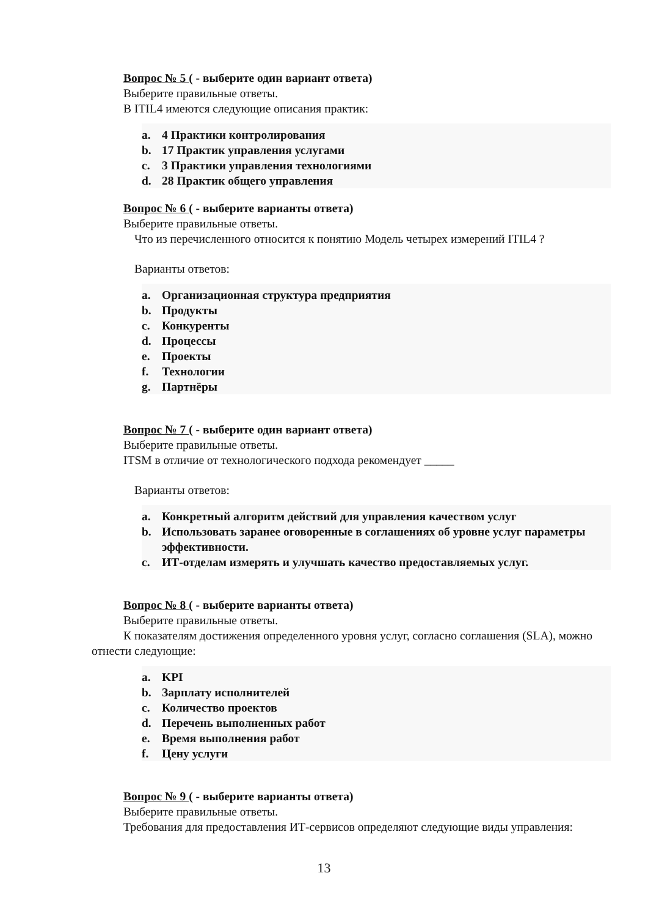Вопрос № 5 ( - выберите один вариант ответа)
Выберите правильные ответы.
В ITIL4 имеются следующие описания практик:
a. 4 Практики контролирования
b. 17 Практик управления услугами
c. 3 Практики управления технологиями
d. 28 Практик общего управления
Вопрос № 6 ( - выберите варианты ответа)
Выберите правильные ответы.
Что из перечисленного относится к понятию Модель четырех измерений ITIL4 ?
Варианты ответов:
a. Организационная структура предприятия
b. Продукты
c. Конкуренты
d. Процессы
e. Проекты
f. Технологии
g. Партнёры
Вопрос № 7 ( - выберите один вариант ответа)
Выберите правильные ответы.
ITSM в отличие от технологического подхода рекомендует _____
Варианты ответов:
a. Конкретный алгоритм действий для управления качеством услуг
b. Использовать заранее оговоренные в соглашениях об уровне услуг параметры эффективности.
c. ИТ-отделам измерять и улучшать качество предоставляемых услуг.
Вопрос № 8 ( - выберите варианты ответа)
Выберите правильные ответы.
К показателям достижения определенного уровня услуг, согласно соглашения (SLA), можно отнести следующие:
a. KPI
b. Зарплату исполнителей
c. Количество проектов
d. Перечень выполненных работ
e. Время выполнения работ
f. Цену услуги
Вопрос № 9 ( - выберите варианты ответа)
Выберите правильные ответы.
Требования для предоставления ИТ-сервисов определяют следующие виды управления:
13